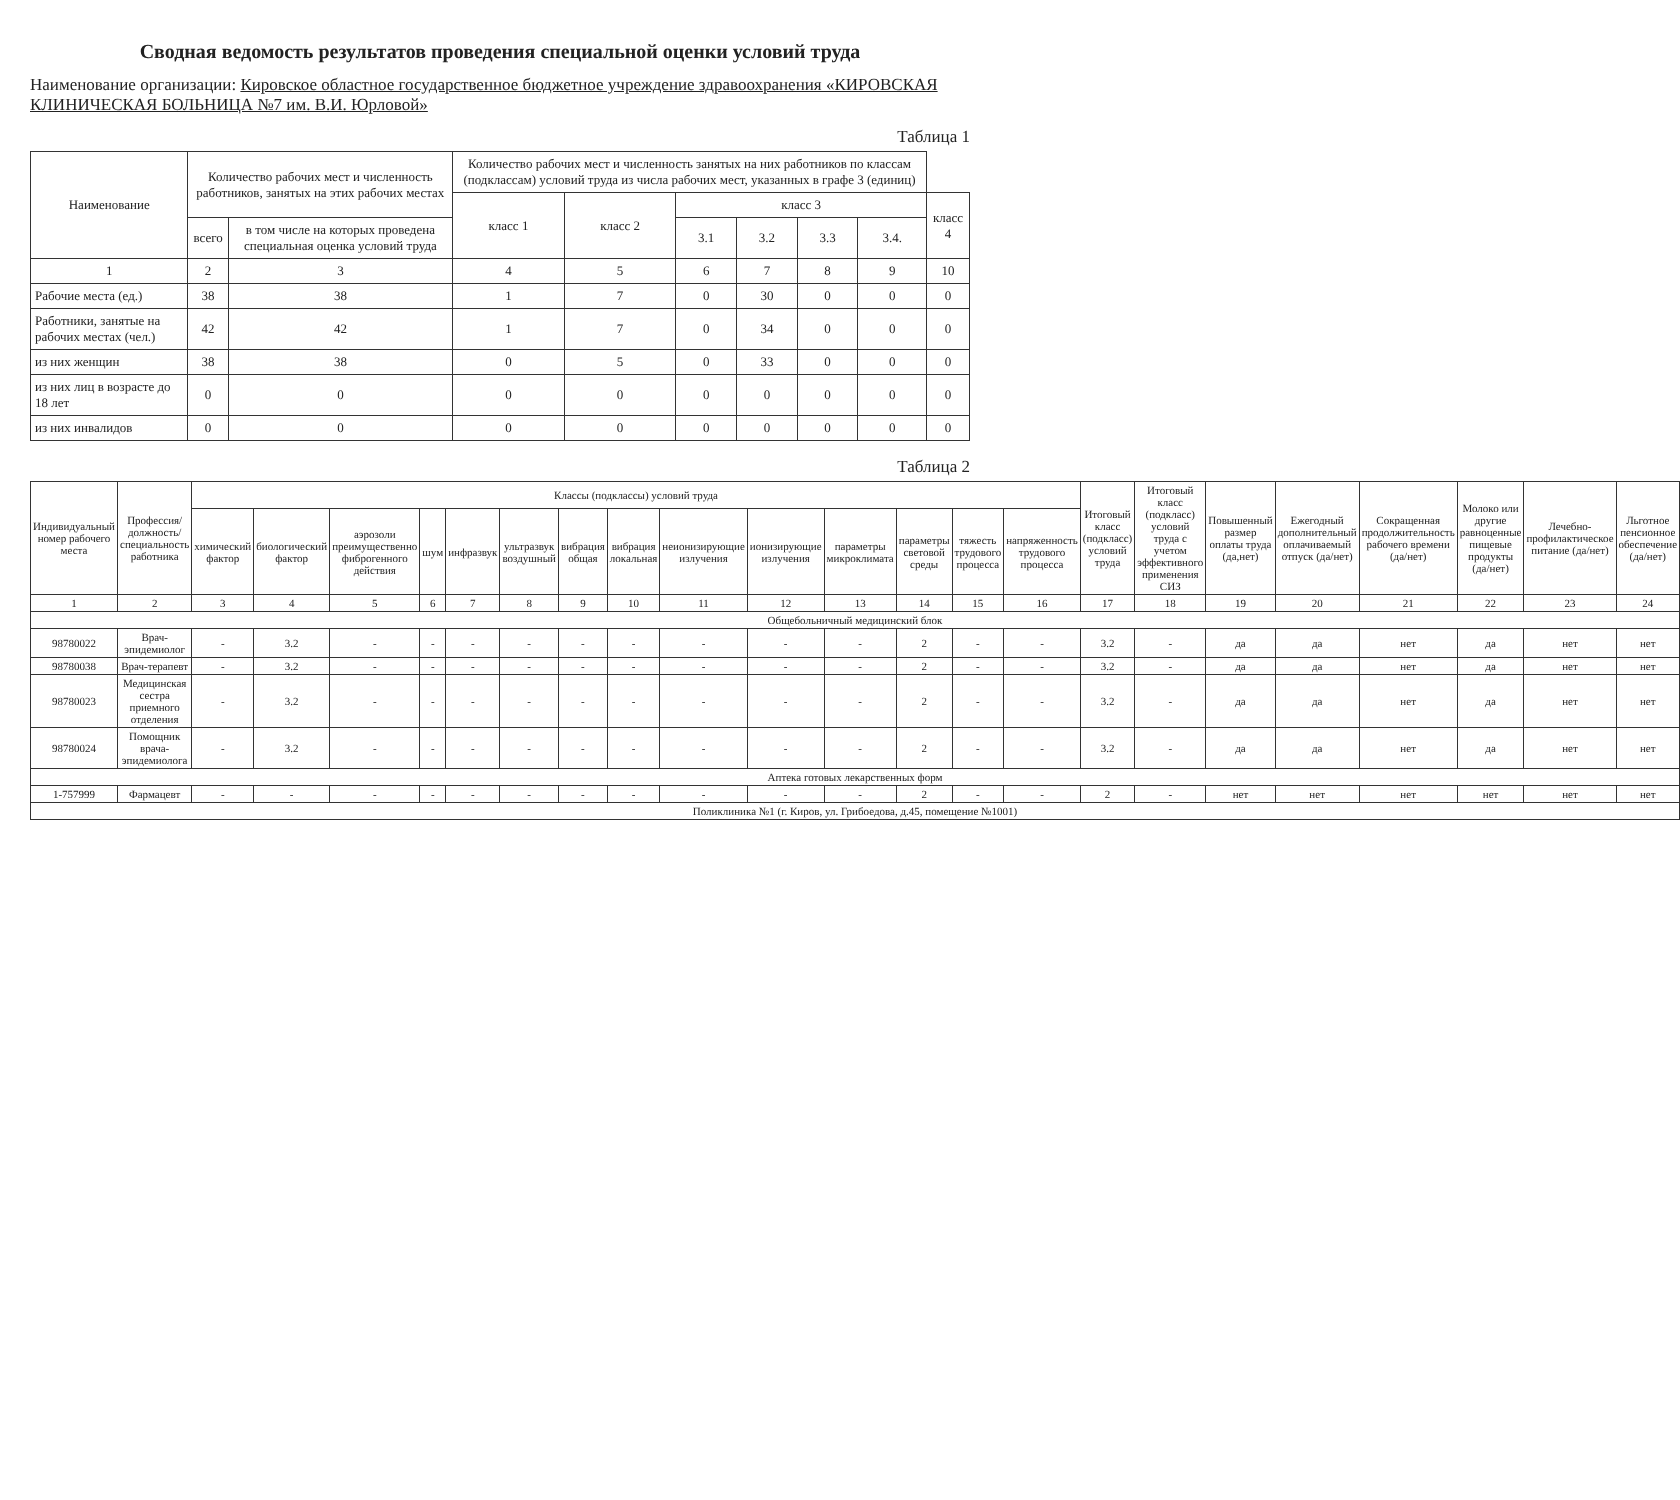Сводная ведомость результатов проведения специальной оценки условий труда
Наименование организации: Кировское областное государственное бюджетное учреждение здравоохранения «КИРОВСКАЯ КЛИНИЧЕСКАЯ БОЛЬНИЦА №7 им. В.И. Юрловой»
Таблица 1
| Наименование | Количество рабочих мест и численность работников, занятых на этих рабочих местах | | Количество рабочих мест и численность занятых на них работников по классам (подклассам) условий труда из числа рабочих мест, указанных в графе 3 (единиц) | | | | | | |
| --- | --- | --- | --- | --- | --- | --- | --- | --- | --- |
| | | | класс 1 | класс 2 | класс 3 | | | | класс 4 |
| | всего | в том числе на которых проведена специальная оценка условий труда | | | 3.1 | 3.2 | 3.3 | 3.4. | |
| 1 | 2 | 3 | 4 | 5 | 6 | 7 | 8 | 9 | 10 |
| Рабочие места (ед.) | 38 | 38 | 1 | 7 | 0 | 30 | 0 | 0 | 0 |
| Работники, занятые на рабочих местах (чел.) | 42 | 42 | 1 | 7 | 0 | 34 | 0 | 0 | 0 |
| из них женщин | 38 | 38 | 0 | 5 | 0 | 33 | 0 | 0 | 0 |
| из них лиц в возрасте до 18 лет | 0 | 0 | 0 | 0 | 0 | 0 | 0 | 0 | 0 |
| из них инвалидов | 0 | 0 | 0 | 0 | 0 | 0 | 0 | 0 | 0 |
Таблица 2
| Индивидуальный номер рабочего места | Профессия/должность/специальность работника | Классы (подклассы) условий труда | | | | | | | | | | | | | | Итоговый класс (подкласс) условий труда | Итоговый класс (подкласс) условий труда с учетом эффективного применения СИЗ | Повышенный размер оплаты труда (да,нет) | Ежегодный дополнительный оплачиваемый отпуск (да/нет) | Сокращенная продолжительность рабочего времени (да/нет) | Молоко или другие равноценные пищевые продукты (да/нет) | Лечебно-профилактическое питание (да/нет) | Льготное пенсионное обеспечение (да/нет) |
| --- | --- | --- | --- | --- | --- | --- | --- | --- | --- | --- | --- | --- | --- | --- | --- | --- | --- | --- | --- | --- | --- | --- | --- |
| | | химический фактор | биологический фактор | аэрозоли преимущественно фиброгенного действия | шум | инфразвук | ультразвук воздушный | вибрация общая | вибрация локальная | неионизирующие излучения | ионизирующие излучения | параметры микроклимата | параметры световой среды | тяжесть трудового процесса | напряженность трудового процесса | | | | | | | | |
| 1 | 2 | 3 | 4 | 5 | 6 | 7 | 8 | 9 | 10 | 11 | 12 | 13 | 14 | 15 | 16 | 17 | 18 | 19 | 20 | 21 | 22 | 23 | 24 |
| Общебольничный медицинский блок | | | | | | | | | | | | | | | | | | | | | | | |
| 98780022 | Врач-эпидемиолог | - | 3.2 | - | - | - | - | - | - | - | - | - | 2 | - | - | 3.2 | - | да | да | нет | да | нет | нет |
| 98780038 | Врач-терапевт | - | 3.2 | - | - | - | - | - | - | - | - | - | 2 | - | - | 3.2 | - | да | да | нет | да | нет | нет |
| 98780023 | Медицинская сестра приемного отделения | - | 3.2 | - | - | - | - | - | - | - | - | - | 2 | - | - | 3.2 | - | да | да | нет | да | нет | нет |
| 98780024 | Помощник врача-эпидемиолога | - | 3.2 | - | - | - | - | - | - | - | - | - | 2 | - | - | 3.2 | - | да | да | нет | да | нет | нет |
| Аптека готовых лекарственных форм | | | | | | | | | | | | | | | | | | | | | | | |
| 1-757999 | Фармацевт | - | - | - | - | - | - | - | - | - | - | - | 2 | - | - | 2 | - | нет | нет | нет | нет | нет | нет |
| Поликлиника №1 (г. Киров, ул. Грибоедова, д.45, помещение №1001) | | | | | | | | | | | | | | | | | | | | | | | |